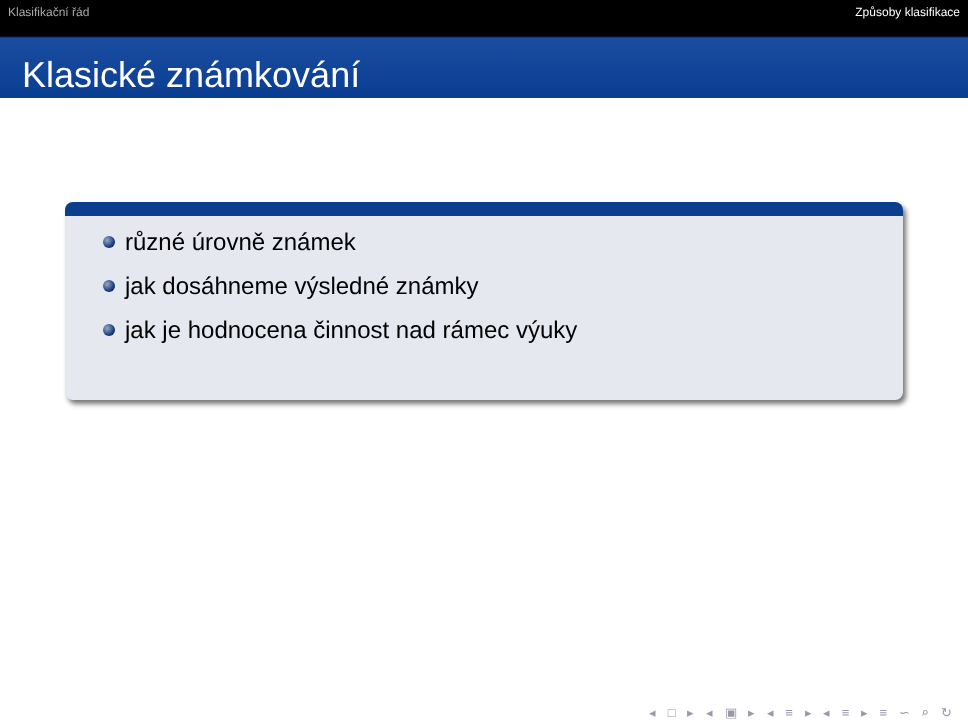Klasifikační řád Způsoby klasifikace
Klasické známkování
různé úrovně známek
jak dosáhneme výsledné známky
jak je hodnocena činnost nad rámec výuky
◂ □ ▸ ◂ ▣ ▸ ◂ ≡ ▸ ◂ ≡ ▸ ≡ ∽ ⌕ ↻